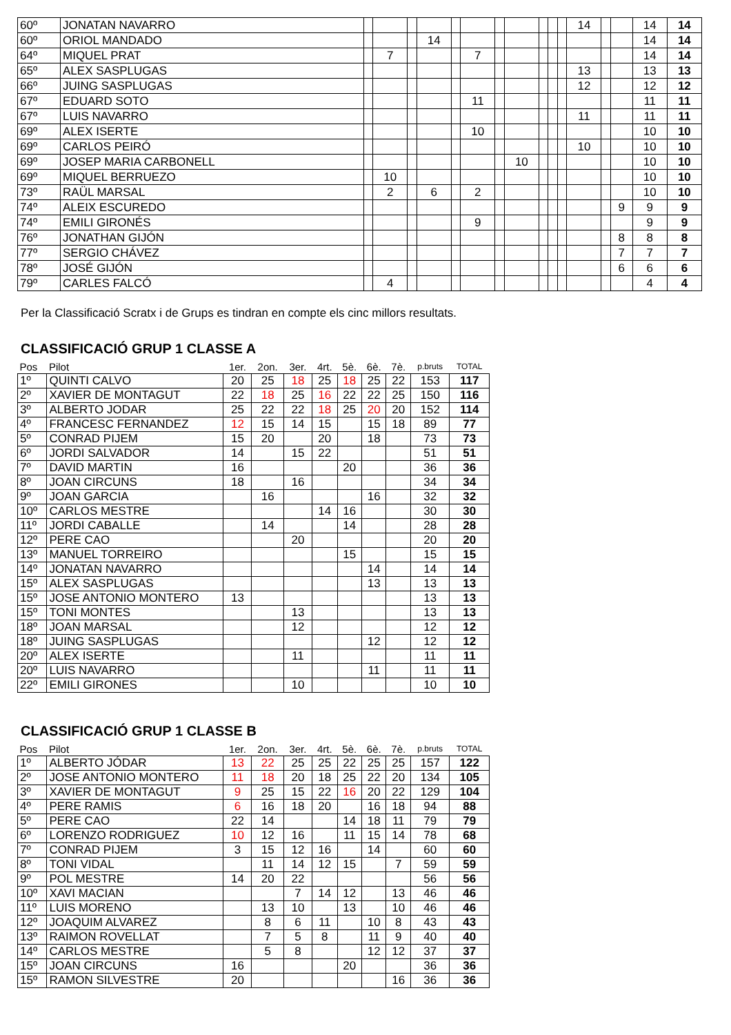| 60º | JONATAN NAVARRO | | | | | | | | | | | | 14 | | | 14 | 14 |
| 60º | ORIOL MANDADO | | | | 14 | | | | | | | | | | | 14 | 14 |
| 64º | MIQUEL PRAT | | 7 | | | | 7 | | | | | | | | | 14 | 14 |
| 65º | ALEX SASPLUGAS | | | | | | | | | | | | 13 | | | 13 | 13 |
| 66º | JUING SASPLUGAS | | | | | | | | | | | | 12 | | | 12 | 12 |
| 67º | EDUARD SOTO | | | | | | 11 | | | | | | | | | 11 | 11 |
| 67º | LUIS NAVARRO | | | | | | | | | | | | 11 | | | 11 | 11 |
| 69º | ALEX ISERTE | | | | | | 10 | | | | | | | | | 10 | 10 |
| 69º | CARLOS PEIRÓ | | | | | | | | | | | | 10 | | | 10 | 10 |
| 69º | JOSEP MARIA CARBONELL | | | | | | | | 10 | | | | | | | 10 | 10 |
| 69º | MIQUEL BERRUEZO | | 10 | | | | | | | | | | | | | 10 | 10 |
| 73º | RAÜL MARSAL | | 2 | | 6 | | 2 | | | | | | | | | 10 | 10 |
| 74º | ALEIX ESCUREDO | | | | | | | | | | | | | | 9 | 9 | 9 |
| 74º | EMILI GIRONÉS | | | | | | 9 | | | | | | | | | 9 | 9 |
| 76º | JONATHAN GIJÓN | | | | | | | | | | | | | | 8 | 8 | 8 |
| 77º | SERGIO CHÁVEZ | | | | | | | | | | | | | | 7 | 7 | 7 |
| 78º | JOSÉ GIJÓN | | | | | | | | | | | | | | 6 | 6 | 6 |
| 79º | CARLES FALCÓ | | 4 | | | | | | | | | | | | | 4 | 4 |
Per la Classificació Scratx i de Grups es tindran en compte els cinc millors resultats.
CLASSIFICACIÓ GRUP 1 CLASSE A
| Pos | Pilot | 1er. | 2on. | 3er. | 4rt. | 5è. | 6è. | 7è. | p.bruts | TOTAL |
| --- | --- | --- | --- | --- | --- | --- | --- | --- | --- | --- |
| 1º | QUINTI CALVO | 20 | 25 | 18 | 25 | 18 | 25 | 22 | 153 | 117 |
| 2º | XAVIER DE MONTAGUT | 22 | 18 | 25 | 16 | 22 | 22 | 25 | 150 | 116 |
| 3º | ALBERTO JODAR | 25 | 22 | 22 | 18 | 25 | 20 | 20 | 152 | 114 |
| 4º | FRANCESC FERNANDEZ | 12 | 15 | 14 | 15 | | 15 | 18 | 89 | 77 |
| 5º | CONRAD PIJEM | 15 | 20 | | 20 | | 18 | | 73 | 73 |
| 6º | JORDI SALVADOR | 14 | | 15 | 22 | | | | 51 | 51 |
| 7º | DAVID MARTIN | 16 | | | | 20 | | | 36 | 36 |
| 8º | JOAN CIRCUNS | 18 | | 16 | | | | | 34 | 34 |
| 9º | JOAN GARCIA | | 16 | | | | 16 | | 32 | 32 |
| 10º | CARLOS MESTRE | | | | 14 | 16 | | | 30 | 30 |
| 11º | JORDI CABALLE | | 14 | | | 14 | | | 28 | 28 |
| 12º | PERE CAO | | | 20 | | | | | 20 | 20 |
| 13º | MANUEL TORREIRO | | | | | 15 | | | 15 | 15 |
| 14º | JONATAN NAVARRO | | | | | | 14 | | 14 | 14 |
| 15º | ALEX SASPLUGAS | | | | | | 13 | | 13 | 13 |
| 15º | JOSE ANTONIO MONTERO | 13 | | | | | | | 13 | 13 |
| 15º | TONI MONTES | | | 13 | | | | | 13 | 13 |
| 18º | JOAN MARSAL | | | 12 | | | | | 12 | 12 |
| 18º | JUING SASPLUGAS | | | | | | 12 | | 12 | 12 |
| 20º | ALEX ISERTE | | | 11 | | | | | 11 | 11 |
| 20º | LUIS NAVARRO | | | | | | 11 | | 11 | 11 |
| 22º | EMILI GIRONES | | | 10 | | | | | 10 | 10 |
CLASSIFICACIÓ GRUP 1 CLASSE B
| Pos | Pilot | 1er. | 2on. | 3er. | 4rt. | 5è. | 6è. | 7è. | p.bruts | TOTAL |
| --- | --- | --- | --- | --- | --- | --- | --- | --- | --- | --- |
| 1º | ALBERTO JÓDAR | 13 | 22 | 25 | 25 | 22 | 25 | 25 | 157 | 122 |
| 2º | JOSE ANTONIO MONTERO | 11 | 18 | 20 | 18 | 25 | 22 | 20 | 134 | 105 |
| 3º | XAVIER DE MONTAGUT | 9 | 25 | 15 | 22 | 16 | 20 | 22 | 129 | 104 |
| 4º | PERE RAMIS | 6 | 16 | 18 | 20 | | 16 | 18 | 94 | 88 |
| 5º | PERE CAO | 22 | 14 | | | 14 | 18 | 11 | 79 | 79 |
| 6º | LORENZO RODRIGUEZ | 10 | 12 | 16 | | 11 | 15 | 14 | 78 | 68 |
| 7º | CONRAD PIJEM | 3 | 15 | 12 | 16 | | 14 | | 60 | 60 |
| 8º | TONI VIDAL | | 11 | 14 | 12 | 15 | | 7 | 59 | 59 |
| 9º | POL MESTRE | 14 | 20 | 22 | | | | | 56 | 56 |
| 10º | XAVI MACIAN | | | 7 | 14 | 12 | | 13 | 46 | 46 |
| 11º | LUIS MORENO | | 13 | 10 | | 13 | | 10 | 46 | 46 |
| 12º | JOAQUIM ALVAREZ | | 8 | 6 | 11 | | 10 | 8 | 43 | 43 |
| 13º | RAIMON ROVELLAT | | 7 | 5 | 8 | | 11 | 9 | 40 | 40 |
| 14º | CARLOS MESTRE | | 5 | 8 | | | 12 | 12 | 37 | 37 |
| 15º | JOAN CIRCUNS | 16 | | | | 20 | | | 36 | 36 |
| 15º | RAMON SILVESTRE | 20 | | | | | | 16 | 36 | 36 |